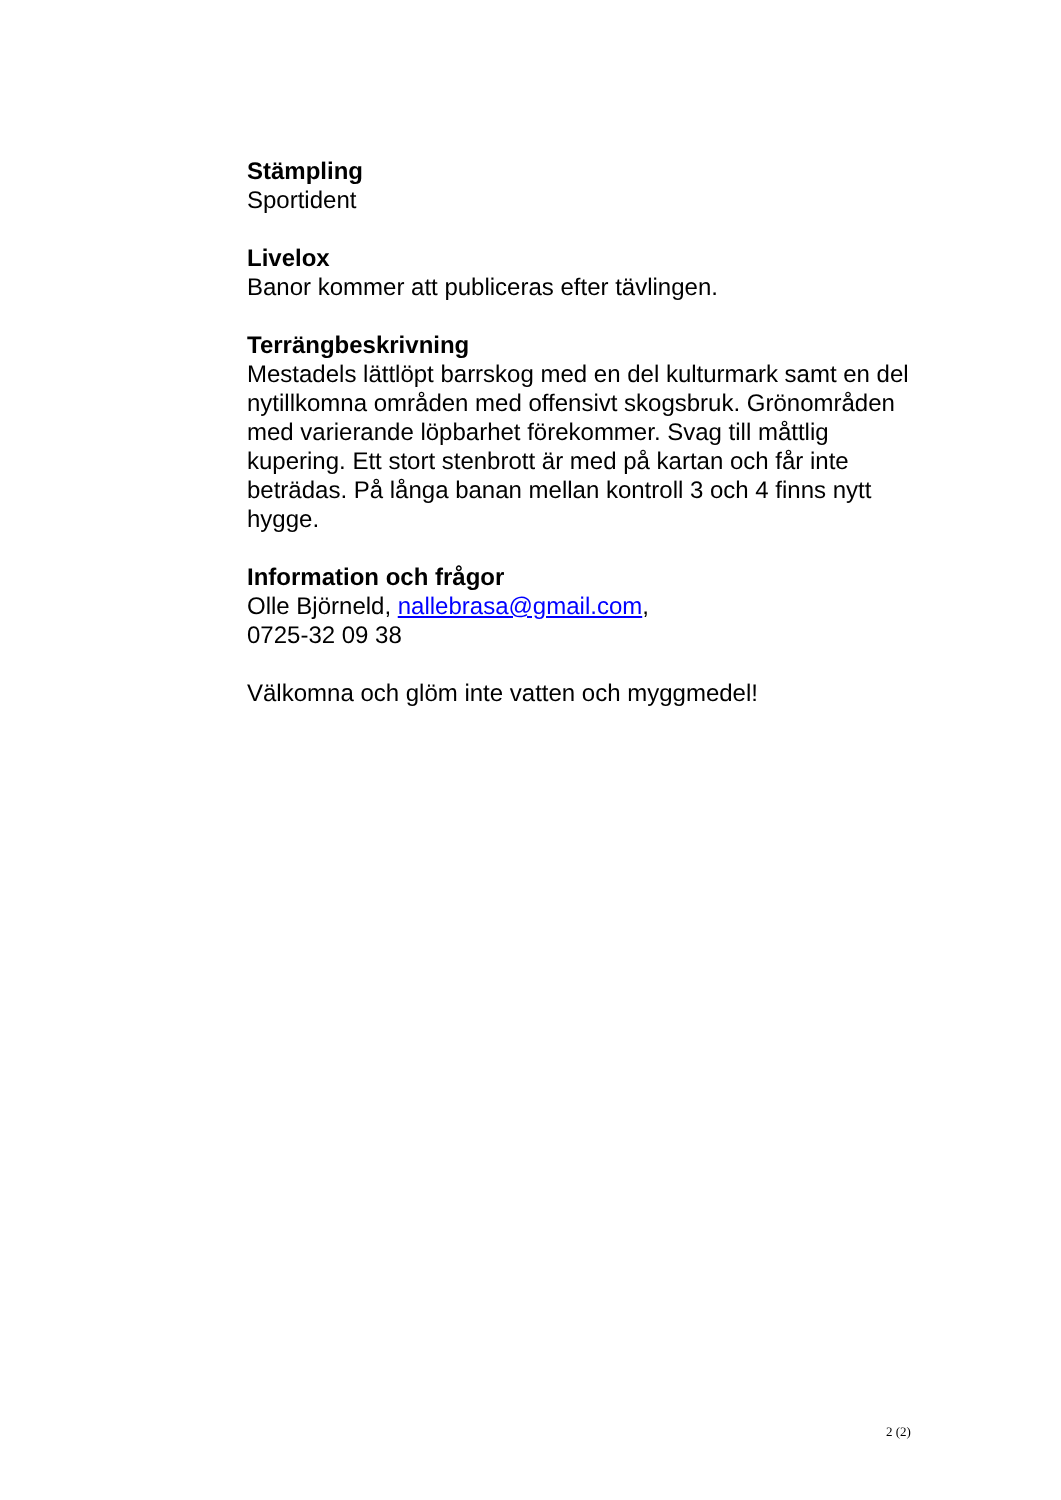Stämpling
Sportident
Livelox
Banor kommer att publiceras efter tävlingen.
Terrängbeskrivning
Mestadels lättlöpt barrskog med en del kulturmark samt en del nytillkomna områden med offensivt skogsbruk. Grönområden med varierande löpbarhet förekommer. Svag till måttlig kupering. Ett stort stenbrott är med på kartan och får inte beträdas. På långa banan mellan kontroll 3 och 4 finns nytt hygge.
Information och frågor
Olle Björneld, nallebrasa@gmail.com,
0725-32 09 38
Välkomna och glöm inte vatten och myggmedel!
2 (2)